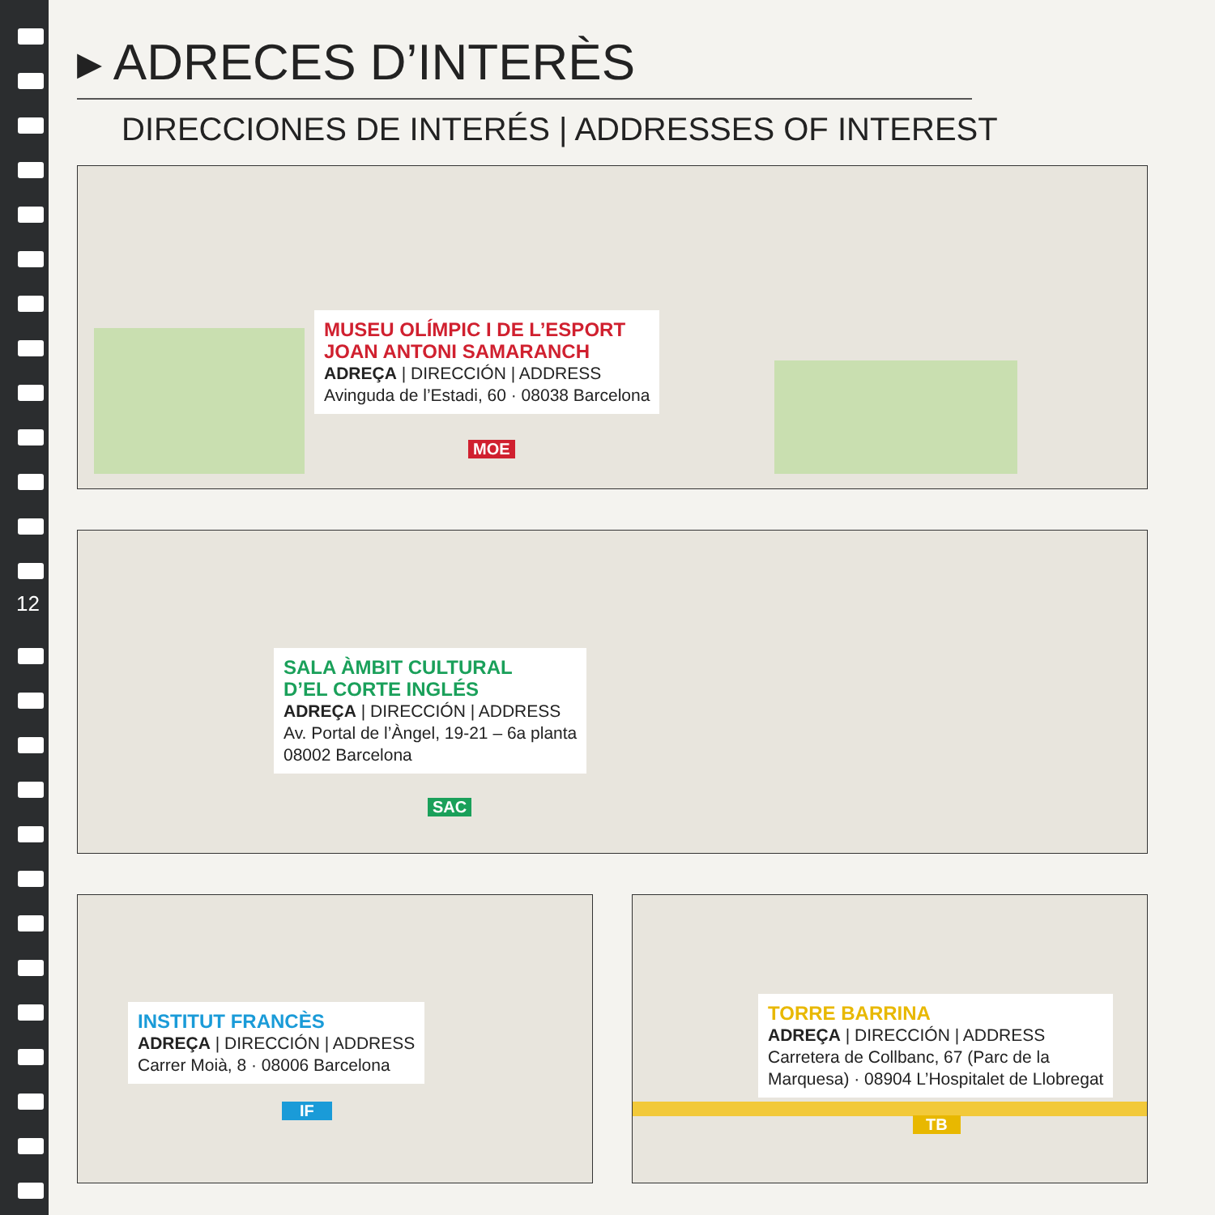12
▸ ADRECES D’INTERÈS
DIRECCIONES DE INTERÉS | ADDRESSES OF INTEREST
MUSEU OLÍMPIC I DE L’ESPORT
JOAN ANTONI SAMARANCH
ADREÇA | DIRECCIÓN | ADDRESS
Avinguda de l’Estadi, 60 · 08038 Barcelona
MOE
SALA ÀMBIT CULTURAL
D’EL CORTE INGLÉS
ADREÇA | DIRECCIÓN | ADDRESS
Av. Portal de l’Àngel, 19-21 – 6a planta
08002 Barcelona
SAC
INSTITUT FRANCÈS
ADREÇA | DIRECCIÓN | ADDRESS
Carrer Moià, 8 · 08006 Barcelona
IF
TORRE BARRINA
ADREÇA | DIRECCIÓN | ADDRESS
Carretera de Collbanc, 67 (Parc de la
Marquesa) · 08904 L’Hospitalet de Llobregat
TB